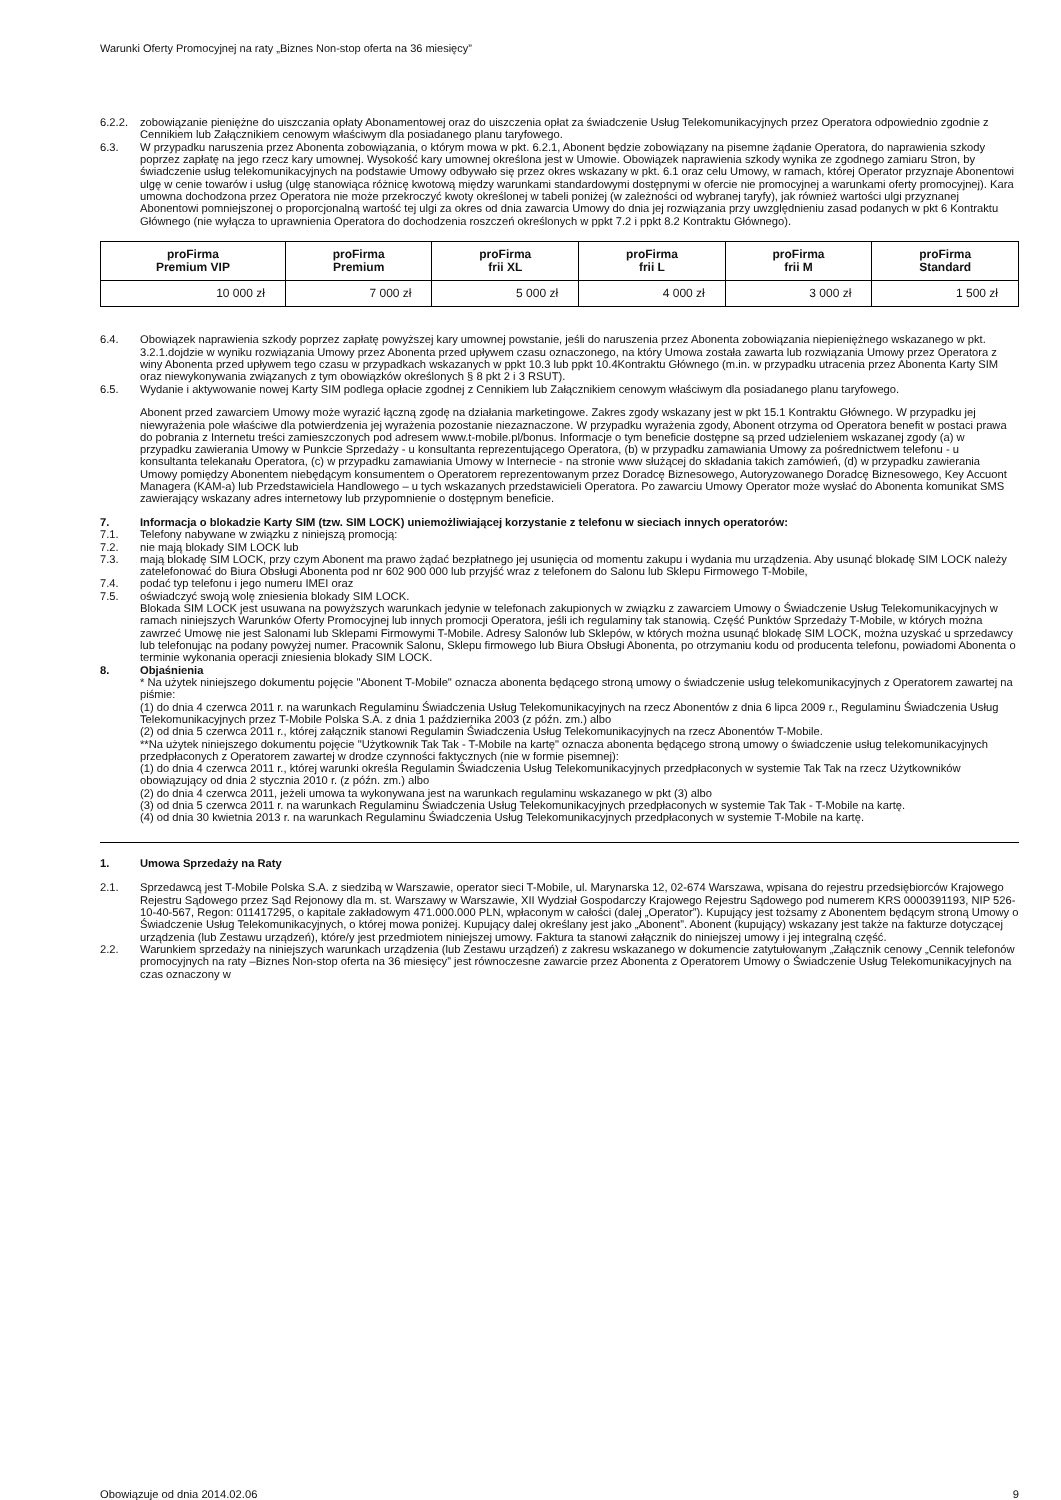Warunki Oferty Promocyjnej na raty „Biznes Non-stop oferta na 36 miesięcy”
6.2.2.
zobowiązanie pieniężne do uiszczania opłaty Abonamentowej oraz do uiszczenia opłat za świadczenie Usług Telekomunikacyjnych przez Operatora odpowiednio zgodnie z Cennikiem lub Załącznikiem cenowym właściwym dla posiadanego planu taryfowego.
6.3. W przypadku naruszenia przez Abonenta zobowiązania, o którym mowa w pkt. 6.2.1, Abonent będzie zobowiązany na pisemne żądanie Operatora, do naprawienia szkody poprzez zapłatę na jego rzecz kary umownej. Wysokość kary umownej określona jest w Umowie. Obowiązek naprawienia szkody wynika ze zgodnego zamiaru Stron, by świadczenie usług telekomunikacyjnych na podstawie Umowy odbywało się przez okres wskazany w pkt. 6.1 oraz celu Umowy, w ramach, której Operator przyznaje Abonentowi ulgę w cenie towarów i usług (ulgę stanowiąca różnicę kwotową między warunkami standardowymi dostępnymi w ofercie nie promocyjnej a warunkami oferty promocyjnej). Kara umowna dochodzona przez Operatora nie może przekroczyć kwoty określonej w tabeli poniżej (w zależności od wybranej taryfy), jak również wartości ulgi przyznanej Abonentowi pomniejszonej o proporcjonalną wartość tej ulgi za okres od dnia zawarcia Umowy do dnia jej rozwiązania przy uwzględnieniu zasad podanych w pkt 6 Kontraktu Głównego (nie wyłącza to uprawnienia Operatora do dochodzenia roszczeń określonych w ppkt 7.2 i ppkt 8.2 Kontraktu Głównego).
| proFirma Premium VIP | proFirma Premium | proFirma frii XL | proFirma frii L | proFirma frii M | proFirma Standard |
| --- | --- | --- | --- | --- | --- |
| 10 000 zł | 7 000 zł | 5 000 zł | 4 000 zł | 3 000 zł | 1 500 zł |
6.4. Obowiązek naprawienia szkody poprzez zapłatę powyższej kary umownej powstanie, jeśli do naruszenia przez Abonenta zobowiązania niepieniężnego wskazanego w pkt. 3.2.1.dojdzie w wyniku rozwiązania Umowy przez Abonenta przed upływem czasu oznaczonego, na który Umowa została zawarta lub rozwiązania Umowy przez Operatora z winy Abonenta przed upływem tego czasu w przypadkach wskazanych w ppkt 10.3 lub ppkt 10.4Kontraktu Głównego (m.in. w przypadku utracenia przez Abonenta Karty SIM oraz niewykonywania związanych z tym obowiązków określonych § 8 pkt 2 i 3 RSUT).
6.5. Wydanie i aktywowanie nowej Karty SIM podlega opłacie zgodnej z Cennikiem lub Załącznikiem cenowym właściwym dla posiadanego planu taryfowego.
Abonent przed zawarciem Umowy może wyrazić łączną zgodę na działania marketingowe. Zakres zgody wskazany jest w pkt 15.1 Kontraktu Głównego. W przypadku jej niewyrażenia pole właściwe dla potwierdzenia jej wyrażenia pozostanie niezaznaczone. W przypadku wyrażenia zgody, Abonent otrzyma od Operatora benefit w postaci prawa do pobrania z Internetu treści zamieszczonych pod adresem www.t-mobile.pl/bonus. Informacje o tym beneficie dostępne są przed udzieleniem wskazanej zgody (a) w przypadku zawierania Umowy w Punkcie Sprzedaży - u konsultanta reprezentującego Operatora, (b) w przypadku zamawiania Umowy za pośrednictwem telefonu - u konsultanta telekanału Operatora, (c) w przypadku zamawiania Umowy w Internecie - na stronie www służącej do składania takich zamówień, (d) w przypadku zawierania Umowy pomiędzy Abonentem niebędącym konsumentem o Operatorem reprezentowanym przez Doradcę Biznesowego, Autoryzowanego Doradcę Biznesowego, Key Accuont Managera (KAM-a) lub Przedstawiciela Handlowego – u tych wskazanych przedstawicieli Operatora. Po zawarciu Umowy Operator może wysłać do Abonenta komunikat SMS zawierający wskazany adres internetowy lub przypomnienie o dostępnym beneficie.
7. Informacja o blokadzie Karty SIM (tzw. SIM LOCK) uniemożliwiającej korzystanie z telefonu w sieciach innych operatorów:
7.1. Telefony nabywane w związku z niniejszą promocją:
7.2. nie mają blokady SIM LOCK lub
7.3. mają blokadę SIM LOCK, przy czym Abonent ma prawo żądać bezpłatnego jej usunięcia od momentu zakupu i wydania mu urządzenia. Aby usunąć blokadę SIM LOCK należy zatelefonować do Biura Obsługi Abonenta pod nr 602 900 000 lub przyjść wraz z telefonem do Salonu lub Sklepu Firmowego T-Mobile,
7.4. podać typ telefonu i jego numeru IMEI oraz
7.5. oświadczyć swoją wolę zniesienia blokady SIM LOCK.
Blokada SIM LOCK jest usuwana na powyższych warunkach jedynie w telefonach zakupionych w związku z zawarciem Umowy o Świadczenie Usług Telekomunikacyjnych w ramach niniejszych Warunków Oferty Promocyjnej lub innych promocji Operatora, jeśli ich regulaminy tak stanowią. Część Punktów Sprzedaży T-Mobile, w których można zawrzeć Umowę nie jest Salonami lub Sklepami Firmowymi T-Mobile. Adresy Salonów lub Sklepów, w których można usunąć blokadę SIM LOCK, można uzyskać u sprzedawcy lub telefonując na podany powyżej numer. Pracownik Salonu, Sklepu firmowego lub Biura Obsługi Abonenta, po otrzymaniu kodu od producenta telefonu, powiadomi Abonenta o terminie wykonania operacji zniesienia blokady SIM LOCK.
8. Objaśnienia
* Na użytek niniejszego dokumentu pojęcie "Abonent T-Mobile" oznacza abonenta będącego stroną umowy o świadczenie usług telekomunikacyjnych z Operatorem zawartej na piśmie:
(1) do dnia 4 czerwca 2011 r. na warunkach Regulaminu Świadczenia Usług Telekomunikacyjnych na rzecz Abonentów z dnia 6 lipca 2009 r., Regulaminu Świadczenia Usług Telekomunikacyjnych przez T-Mobile Polska S.A. z dnia 1 października 2003 (z późn. zm.) albo
(2) od dnia 5 czerwca 2011 r., której załącznik stanowi Regulamin Świadczenia Usług Telekomunikacyjnych na rzecz Abonentów T-Mobile.
**Na użytek niniejszego dokumentu pojęcie "Użytkownik Tak Tak - T-Mobile na kartę" oznacza abonenta będącego stroną umowy o świadczenie usług telekomunikacyjnych przedpłaconych z Operatorem zawartej w drodze czynności faktycznych (nie w formie pisemnej):
(1) do dnia 4 czerwca 2011 r., której warunki określa Regulamin Świadczenia Usług Telekomunikacyjnych przedpłaconych w systemie Tak Tak na rzecz Użytkowników obowiązujący od dnia 2 stycznia 2010 r. (z późn. zm.) albo
(2) do dnia 4 czerwca 2011, jeżeli umowa ta wykonywana jest na warunkach regulaminu wskazanego w pkt (3) albo
(3) od dnia 5 czerwca 2011 r. na warunkach Regulaminu Świadczenia Usług Telekomunikacyjnych przedpłaconych w systemie Tak Tak - T-Mobile na kartę.
(4) od dnia 30 kwietnia 2013 r. na warunkach Regulaminu Świadczenia Usług Telekomunikacyjnych przedpłaconych w systemie T-Mobile na kartę.
1. Umowa Sprzedaży na Raty
2.1. Sprzedawcą jest T-Mobile Polska S.A. z siedzibą w Warszawie, operator sieci T-Mobile, ul. Marynarska 12, 02-674 Warszawa, wpisana do rejestru przedsiębiorców Krajowego Rejestru Sądowego przez Sąd Rejonowy dla m. st. Warszawy w Warszawie, XII Wydział Gospodarczy Krajowego Rejestru Sądowego pod numerem KRS 0000391193, NIP 526-10-40-567, Regon: 011417295, o kapitale zakładowym 471.000.000 PLN, wpłaconym w całości (dalej „Operator”). Kupujący jest tożsamy z Abonentem będącym stroną Umowy o Świadczenie Usług Telekomunikacyjnych, o której mowa poniżej. Kupujący dalej określany jest jako „Abonent”. Abonent (kupujący) wskazany jest także na fakturze dotyczącej urządzenia (lub Zestawu urządzeń), które/y jest przedmiotem niniejszej umowy. Faktura ta stanowi załącznik do niniejszej umowy i jej integralną część.
2.2. Warunkiem sprzedaży na niniejszych warunkach urządzenia (lub Zestawu urządzeń) z zakresu wskazanego w dokumencie zatytułowanym „Załącznik cenowy „Cennik telefonów promocyjnych na raty –Biznes Non-stop oferta na 36 miesięcy” jest równoczesne zawarcie przez Abonenta z Operatorem Umowy o Świadczenie Usług Telekomunikacyjnych na czas oznaczony w
Obowiązuje od dnia 2014.02.06 9